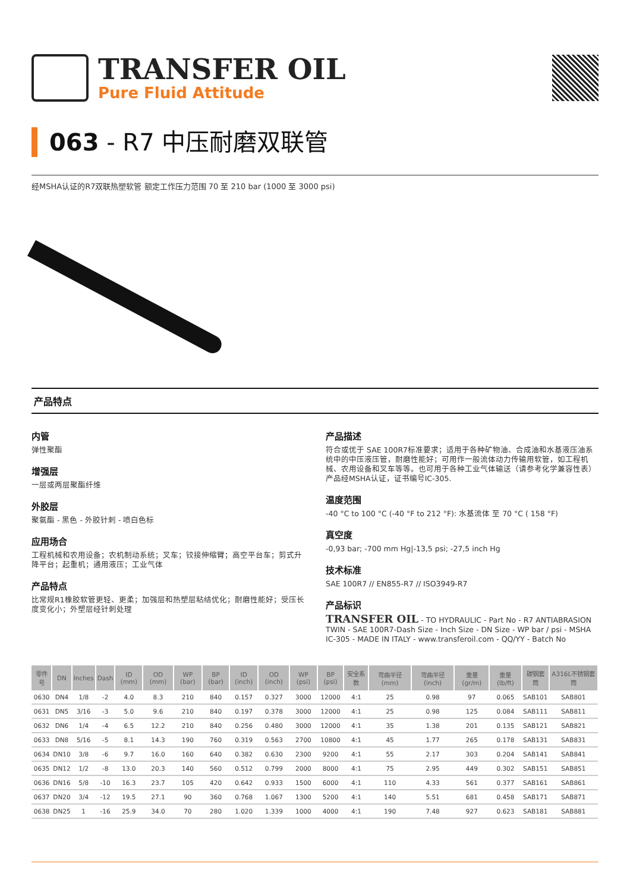TRANSFER OIL
Pure Fluid Attitude
063 - R7 中压耐磨双联管
经MSHA认证的R7双联热塑软管 额定工作压力范围 70 至 210 bar (1000 至 3000 psi)
产品特点
内管
弹性聚酯
增强层
一层或两层聚酯纤维
外胶层
聚氨酯 - 黑色 - 外胶针刺 - 喷白色标
应用场合
工程机械和农用设备；农机制动系统；叉车；铰接伸缩臂；高空平台车；剪式升降平台；起重机；通用液压；工业气体
产品特点
比常规R1橡胶软管更轻、更柔；加强层和热塑层粘结优化；耐磨性能好；受压长度变化小；外塑层经针刺处理
产品描述
符合或优于 SAE 100R7标准要求；适用于各种矿物油、合成油和水基液压油系统中的中压液压管，耐磨性能好；可用作一般流体动力传输用软管，如工程机械、农用设备和叉车等等。也可用于各种工业气体输送（请参考化学兼容性表）产品经MSHA认证，证书编号IC-305.
温度范围
-40 °C to 100 °C (-40 °F to 212 °F): 水基流体 至 70 °C ( 158 °F)
真空度
-0,93 bar; -700 mm Hg|-13,5 psi; -27,5 inch Hg
技术标准
SAE 100R7 // EN855-R7 // ISO3949-R7
产品标识
TRANSFER OIL - TO HYDRAULIC - Part No - R7 ANTIABRASION TWIN - SAE 100R7-Dash Size - Inch Size - DN Size - WP bar / psi - MSHA IC-305 - MADE IN ITALY - www.transferoil.com - QQ/YY - Batch No
| 零件号 | DN | Inches | Dash | ID (mm) | OD (mm) | WP (bar) | BP (bar) | ID (inch) | OD (inch) | WP (psi) | BP (psi) | 安全系数 | 弯曲半径 (mm) | 弯曲半径 (inch) | 重量 (gr/m) | 重量 (lb/ft) | 碳钢套筒 | A316L不锈钢套筒 |
| --- | --- | --- | --- | --- | --- | --- | --- | --- | --- | --- | --- | --- | --- | --- | --- | --- | --- | --- |
| 0630 | DN4 | 1/8 | -2 | 4.0 | 8.3 | 210 | 840 | 0.157 | 0.327 | 3000 | 12000 | 4:1 | 25 | 0.98 | 97 | 0.065 | SAB101 | SAB801 |
| 0631 | DN5 | 3/16 | -3 | 5.0 | 9.6 | 210 | 840 | 0.197 | 0.378 | 3000 | 12000 | 4:1 | 25 | 0.98 | 125 | 0.084 | SAB111 | SAB811 |
| 0632 | DN6 | 1/4 | -4 | 6.5 | 12.2 | 210 | 840 | 0.256 | 0.480 | 3000 | 12000 | 4:1 | 35 | 1.38 | 201 | 0.135 | SAB121 | SAB821 |
| 0633 | DN8 | 5/16 | -5 | 8.1 | 14.3 | 190 | 760 | 0.319 | 0.563 | 2700 | 10800 | 4:1 | 45 | 1.77 | 265 | 0.178 | SAB131 | SAB831 |
| 0634 | DN10 | 3/8 | -6 | 9.7 | 16.0 | 160 | 640 | 0.382 | 0.630 | 2300 | 9200 | 4:1 | 55 | 2.17 | 303 | 0.204 | SAB141 | SAB841 |
| 0635 | DN12 | 1/2 | -8 | 13.0 | 20.3 | 140 | 560 | 0.512 | 0.799 | 2000 | 8000 | 4:1 | 75 | 2.95 | 449 | 0.302 | SAB151 | SAB851 |
| 0636 | DN16 | 5/8 | -10 | 16.3 | 23.7 | 105 | 420 | 0.642 | 0.933 | 1500 | 6000 | 4:1 | 110 | 4.33 | 561 | 0.377 | SAB161 | SAB861 |
| 0637 | DN20 | 3/4 | -12 | 19.5 | 27.1 | 90 | 360 | 0.768 | 1.067 | 1300 | 5200 | 4:1 | 140 | 5.51 | 681 | 0.458 | SAB171 | SAB871 |
| 0638 | DN25 | 1 | -16 | 25.9 | 34.0 | 70 | 280 | 1.020 | 1.339 | 1000 | 4000 | 4:1 | 190 | 7.48 | 927 | 0.623 | SAB181 | SAB881 |